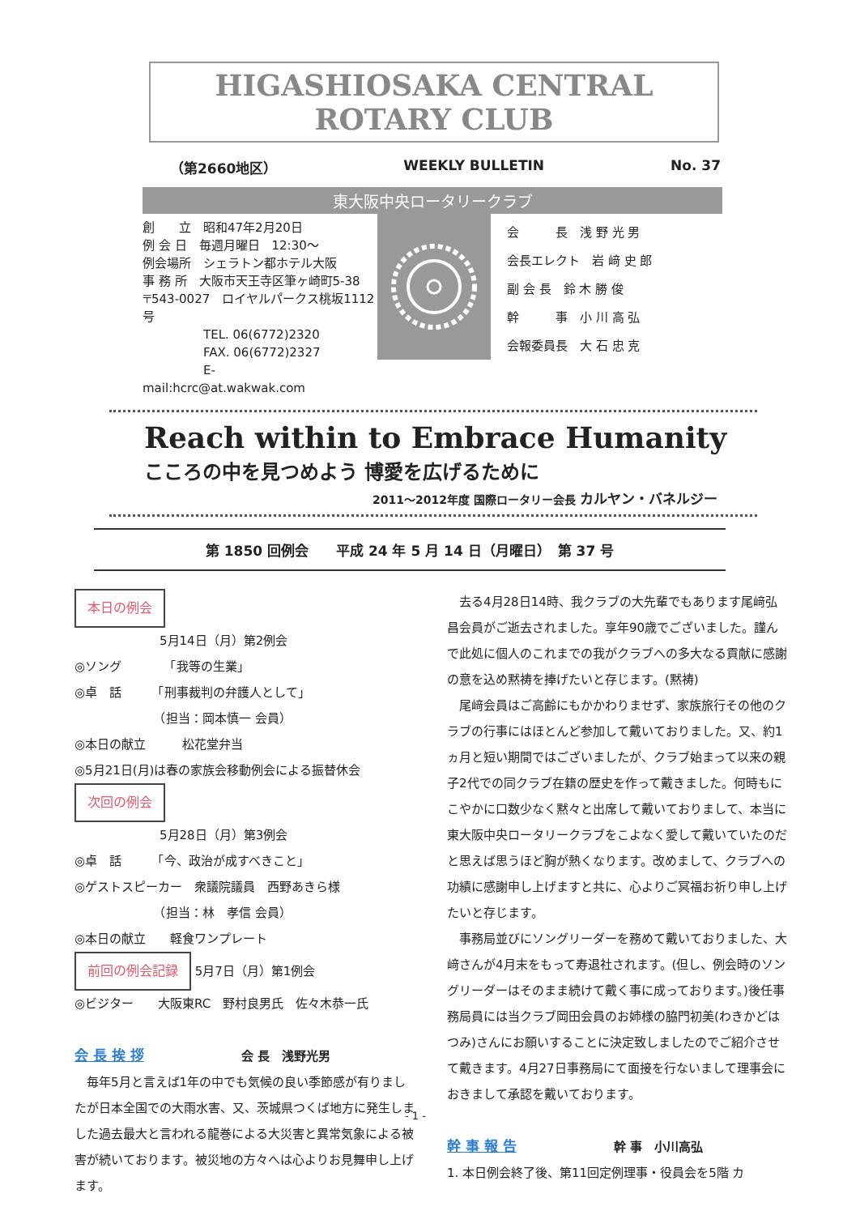HIGASHIOSAKA CENTRAL ROTARY CLUB
（第2660地区） WEEKLY BULLETIN No. 37
東大阪中央ロータリークラブ
創　　立　昭和47年2月20日
例 会 日　毎週月曜日　12:30～
例会場所　シェラトン都ホテル大阪
事 務 所　大阪市天王寺区筆ヶ崎町5-38
〒543-0027　ロイヤルパークス桃坂1112号
　　　　　TEL. 06(6772)2320
　　　　　FAX. 06(6772)2327
　　　　　E-mail:hcrc@at.wakwak.com
会　　　長　浅 野 光 男
会長エレクト　岩 﨑 史 郎
副 会 長　鈴 木 勝 俊
幹　　　事　小 川 高 弘
会報委員長　大 石 忠 克
Reach within to Embrace Humanity
こころの中を見つめよう 博愛を広げるために
2011～2012年度 国際ロータリー会長 カルヤン・バネルジー
第 1850 回例会　　平成 24 年 5 月 14 日（月曜日）　第 37 号
本日の例会
　　　　　　　5月14日（月）第2例会
◎ソング　　　　「我等の生業」
◎卓　話　　　「刑事裁判の弁護人として」
　　　　　　　（担当：岡本慎一 会員）
◎本日の献立　　　松花堂弁当
◎5月21日(月)は春の家族会移動例会による振替休会
次回の例会
　　　　　　　5月28日（月）第3例会
◎卓　話　　　「今、政治が成すべきこと」
◎ゲストスピーカー　衆議院議員　西野あきら様
　　　　　　　（担当：林　孝信 会員）
◎本日の献立　　軽食ワンプレート
前回の例会記録 5月7日（月）第1例会
◎ビジター　　大阪東RC　野村良男氏　佐々木恭一氏
会 長 挨 拶　　　　　　　　会 長　浅野光男
毎年5月と言えば1年の中でも気候の良い季節感が有りましたが日本全国での大雨水害、又、茨城県つくば地方に発生しました過去最大と言われる龍巻による大災害と異常気象による被害が続いております。被災地の方々へは心よりお見舞申し上げます。
去る4月28日14時、我クラブの大先輩でもあります尾﨑弘昌会員がご逝去されました。享年90歳でございました。謹んで此処に個人のこれまでの我がクラブへの多大なる貢献に感謝の意を込め黙祷を捧げたいと存じます。(黙祷)
尾﨑会員はご高齢にもかかわりませず、家族旅行その他のクラブの行事にはほとんど参加して戴いておりました。又、約1ヵ月と短い期間ではございましたが、クラブ始まって以来の親子2代での同クラブ在籍の歴史を作って戴きました。何時もにこやかに口数少なく黙々と出席して戴いておりまして、本当に東大阪中央ロータリークラブをこよなく愛して戴いていたのだと思えば思うほど胸が熱くなります。改めまして、クラブへの功績に感謝申し上げますと共に、心よりご冥福お祈り申し上げたいと存じます。
事務局並びにソングリーダーを務めて戴いておりました、大﨑さんが4月末をもって寿退社されます。(但し、例会時のソングリーダーはそのまま続けて戴く事に成っております。)後任事務局員には当クラブ岡田会員のお姉様の脇門初美(わきかどはつみ)さんにお願いすることに決定致しましたのでご紹介させて戴きます。4月27日事務局にて面接を行ないまして理事会におきまして承認を戴いております。
幹 事 報 告　　　　　　　　幹 事　小川高弘
1. 本日例会終了後、第11回定例理事・役員会を5階 カ
- 1 -